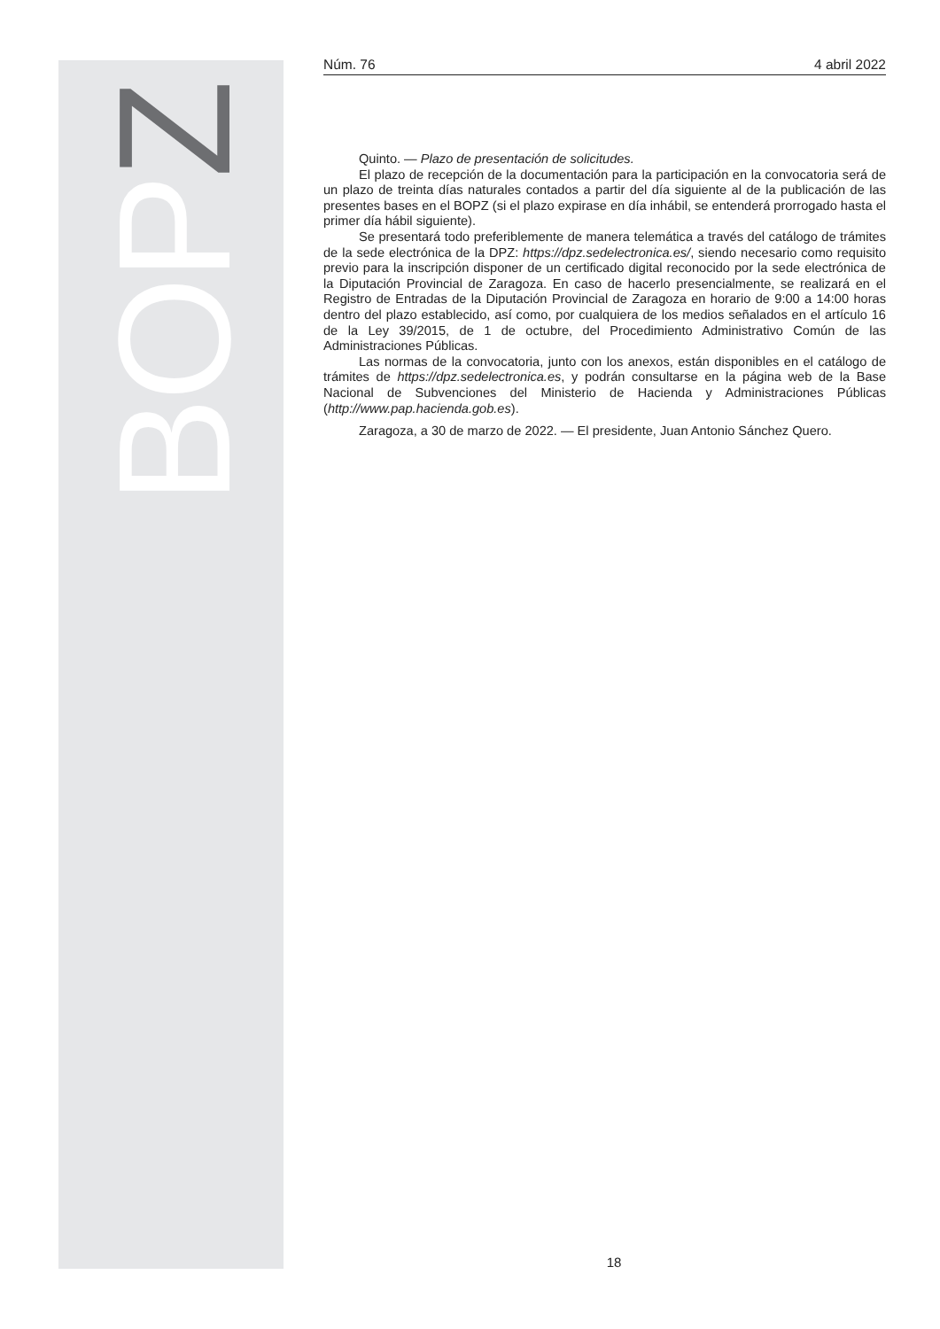BOPZ
Núm. 76 4 abril 2022
Quinto. — Plazo de presentación de solicitudes.
El plazo de recepción de la documentación para la participación en la convocatoria será de un plazo de treinta días naturales contados a partir del día siguiente al de la publicación de las presentes bases en el BOPZ (si el plazo expirase en día inhábil, se entenderá prorrogado hasta el primer día hábil siguiente).
Se presentará todo preferiblemente de manera telemática a través del catálogo de trámites de la sede electrónica de la DPZ: https://dpz.sedelectronica.es/, siendo necesario como requisito previo para la inscripción disponer de un certificado digital reconocido por la sede electrónica de la Diputación Provincial de Zaragoza. En caso de hacerlo presencialmente, se realizará en el Registro de Entradas de la Diputación Provincial de Zaragoza en horario de 9:00 a 14:00 horas dentro del plazo establecido, así como, por cualquiera de los medios señalados en el artículo 16 de la Ley 39/2015, de 1 de octubre, del Procedimiento Administrativo Común de las Administraciones Públicas.
Las normas de la convocatoria, junto con los anexos, están disponibles en el catálogo de trámites de https://dpz.sedelectronica.es, y podrán consultarse en la página web de la Base Nacional de Subvenciones del Ministerio de Hacienda y Administraciones Públicas (http://www.pap.hacienda.gob.es).
Zaragoza, a 30 de marzo de 2022. — El presidente, Juan Antonio Sánchez Quero.
18